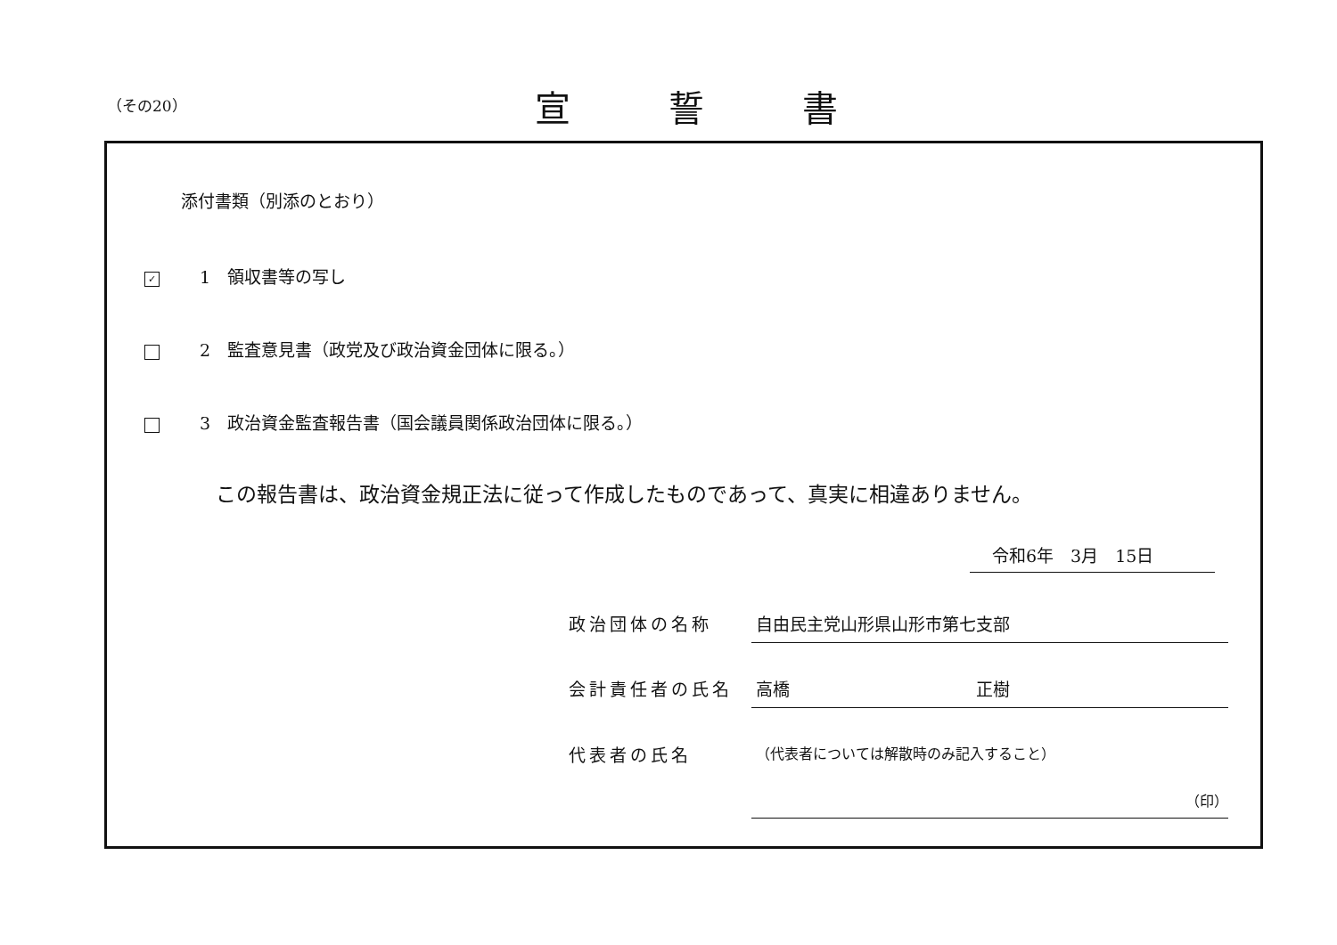（その20） 宣誓書
添付書類（別添のとおり）
✓ 1　領収書等の写し
2　監査意見書（政党及び政治資金団体に限る。）
3　政治資金監査報告書（国会議員関係政治団体に限る。）
この報告書は、政治資金規正法に従って作成したものであって、真実に相違ありません。
令和6年　3月　15日
政治団体の名称 自由民主党山形県山形市第七支部
会計責任者の氏名 高橋　　　　　　　　　　　正樹
代表者の氏名
（代表者については解散時のみ記入すること）
（印）